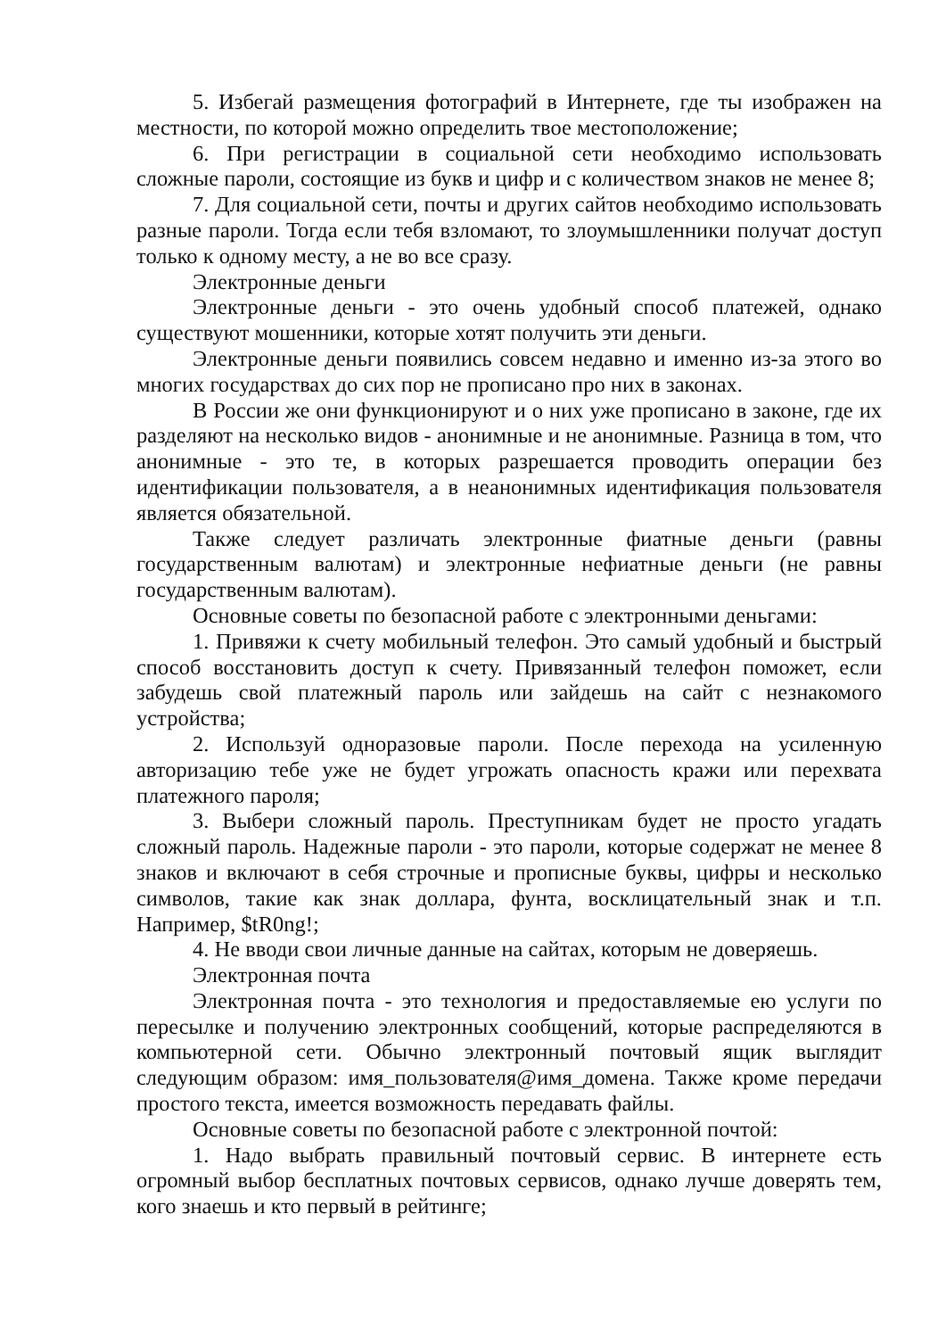5. Избегай размещения фотографий в Интернете, где ты изображен на местности, по которой можно определить твое местоположение;
6. При регистрации в социальной сети необходимо использовать сложные пароли, состоящие из букв и цифр и с количеством знаков не менее 8;
7. Для социальной сети, почты и других сайтов необходимо использовать разные пароли. Тогда если тебя взломают, то злоумышленники получат доступ только к одному месту, а не во все сразу.
Электронные деньги
Электронные деньги - это очень удобный способ платежей, однако существуют мошенники, которые хотят получить эти деньги.
Электронные деньги появились совсем недавно и именно из-за этого во многих государствах до сих пор не прописано про них в законах.
В России же они функционируют и о них уже прописано в законе, где их разделяют на несколько видов - анонимные и не анонимные. Разница в том, что анонимные - это те, в которых разрешается проводить операции без идентификации пользователя, а в неанонимных идентификация пользователя является обязательной.
Также следует различать электронные фиатные деньги (равны государственным валютам) и электронные нефиатные деньги (не равны государственным валютам).
Основные советы по безопасной работе с электронными деньгами:
1. Привяжи к счету мобильный телефон. Это самый удобный и быстрый способ восстановить доступ к счету. Привязанный телефон поможет, если забудешь свой платежный пароль или зайдешь на сайт с незнакомого устройства;
2. Используй одноразовые пароли. После перехода на усиленную авторизацию тебе уже не будет угрожать опасность кражи или перехвата платежного пароля;
3. Выбери сложный пароль. Преступникам будет не просто угадать сложный пароль. Надежные пароли - это пароли, которые содержат не менее 8 знаков и включают в себя строчные и прописные буквы, цифры и несколько символов, такие как знак доллара, фунта, восклицательный знак и т.п. Например, $tR0ng!;
4. Не вводи свои личные данные на сайтах, которым не доверяешь.
Электронная почта
Электронная почта - это технология и предоставляемые ею услуги по пересылке и получению электронных сообщений, которые распределяются в компьютерной сети. Обычно электронный почтовый ящик выглядит следующим образом: имя_пользователя@имя_домена. Также кроме передачи простого текста, имеется возможность передавать файлы.
Основные советы по безопасной работе с электронной почтой:
1. Надо выбрать правильный почтовый сервис. В интернете есть огромный выбор бесплатных почтовых сервисов, однако лучше доверять тем, кого знаешь и кто первый в рейтинге;